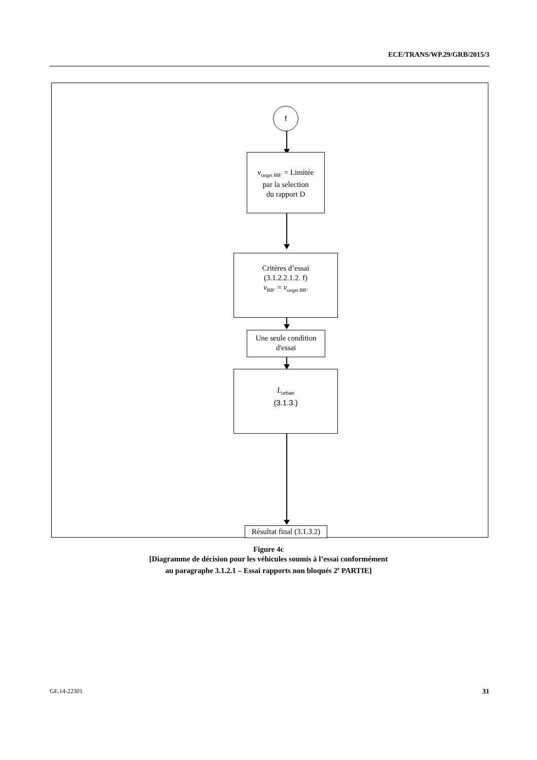ECE/TRANS/WP.29/GRB/2015/3
f
v<sub>target BB’</sub> = Limitée
par la selection
du rapport D
Critères d’essai
(3.1.2.2.1.2. f)
v<sub>BB’</sub> = v<sub>target BB’</sub>
Une seule condition
d'essai
L<sub>urban</sub>
(3.1.3.)
Résultat final (3.1.3.2)
Figure 4c
[Diagramme de décision pour les véhicules soumis à l’essai conformément
au paragraphe 3.1.2.1 – Essai rapports non bloqués 2<sup>e</sup> PARTIE]
GE.14-22301 31